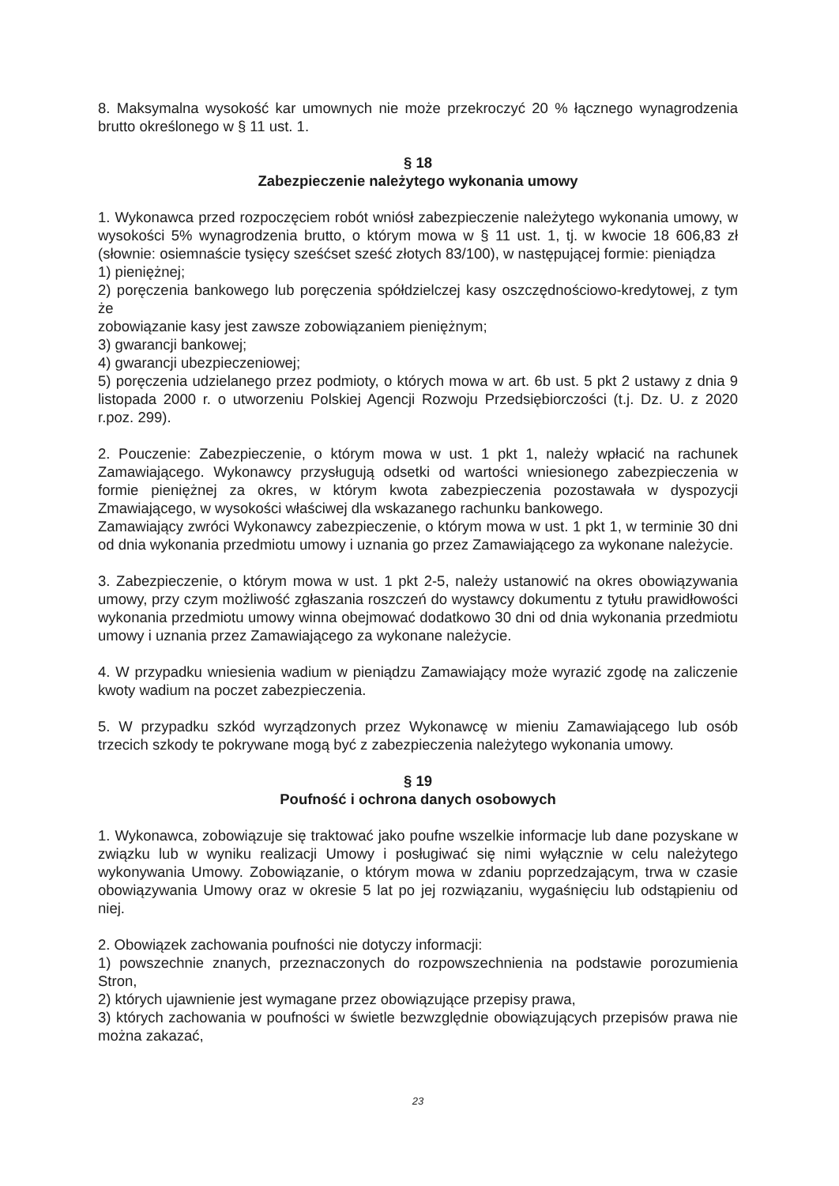8. Maksymalna wysokość kar umownych nie może przekroczyć 20 % łącznego wynagrodzenia brutto określonego w § 11 ust. 1.
§ 18
Zabezpieczenie należytego wykonania umowy
1. Wykonawca przed rozpoczęciem robót wniósł zabezpieczenie należytego wykonania umowy, w wysokości 5% wynagrodzenia brutto, o którym mowa w § 11 ust. 1, tj. w kwocie 18 606,83 zł (słownie: osiemnaście tysięcy sześćset sześć złotych 83/100), w następującej formie: pieniądza
1) pieniężnej;
2) poręczenia bankowego lub poręczenia spółdzielczej kasy oszczędnościowo-kredytowej, z tym że
zobowiązanie kasy jest zawsze zobowiązaniem pieniężnym;
3) gwarancji bankowej;
4) gwarancji ubezpieczeniowej;
5) poręczenia udzielanego przez podmioty, o których mowa w art. 6b ust. 5 pkt 2 ustawy z dnia 9 listopada 2000 r. o utworzeniu Polskiej Agencji Rozwoju Przedsiębiorczości (t.j. Dz. U. z 2020 r.poz. 299).
2. Pouczenie: Zabezpieczenie, o którym mowa w ust. 1 pkt 1, należy wpłacić na rachunek Zamawiającego. Wykonawcy przysługują odsetki od wartości wniesionego zabezpieczenia w formie pieniężnej za okres, w którym kwota zabezpieczenia pozostawała w dyspozycji Zmawiającego, w wysokości właściwej dla wskazanego rachunku bankowego.
Zamawiający zwróci Wykonawcy zabezpieczenie, o którym mowa w ust. 1 pkt 1, w terminie 30 dni od dnia wykonania przedmiotu umowy i uznania go przez Zamawiającego za wykonane należycie.
3. Zabezpieczenie, o którym mowa w ust. 1 pkt 2-5, należy ustanowić na okres obowiązywania umowy, przy czym możliwość zgłaszania roszczeń do wystawcy dokumentu z tytułu prawidłowości wykonania przedmiotu umowy winna obejmować dodatkowo 30 dni od dnia wykonania przedmiotu umowy i uznania przez Zamawiającego za wykonane należycie.
4. W przypadku wniesienia wadium w pieniądzu Zamawiający może wyrazić zgodę na zaliczenie kwoty wadium na poczet zabezpieczenia.
5. W przypadku szkód wyrządzonych przez Wykonawcę w mieniu Zamawiającego lub osób trzecich szkody te pokrywane mogą być z zabezpieczenia należytego wykonania umowy.
§ 19
Poufność i ochrona danych osobowych
1. Wykonawca, zobowiązuje się traktować jako poufne wszelkie informacje lub dane pozyskane w związku lub w wyniku realizacji Umowy i posługiwać się nimi wyłącznie w celu należytego wykonywania Umowy. Zobowiązanie, o którym mowa w zdaniu poprzedzającym, trwa w czasie obowiązywania Umowy oraz w okresie 5 lat po jej rozwiązaniu, wygaśnięciu lub odstąpieniu od niej.
2. Obowiązek zachowania poufności nie dotyczy informacji:
1) powszechnie znanych, przeznaczonych do rozpowszechnienia na podstawie porozumienia Stron,
2) których ujawnienie jest wymagane przez obowiązujące przepisy prawa,
3) których zachowania w poufności w świetle bezwzględnie obowiązujących przepisów prawa nie można zakazać,
23